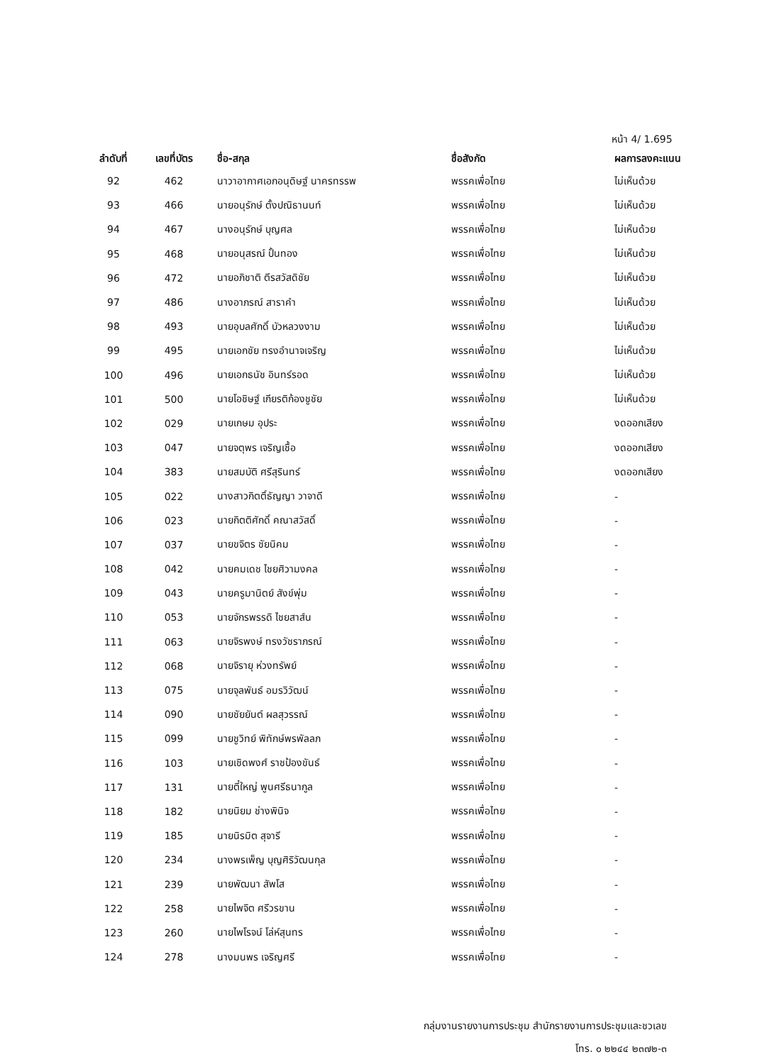หน้า 4/ 1.695
| ลำดับที่ | เลขที่บัตร | ชื่อ-สกุล | ชื่อสังกัด | ผลการลงคะแนน |
| --- | --- | --- | --- | --- |
| 92 | 462 | นาวาอากาศเอกอนุดิษฐ์ นาครทรรพ | พรรคเพื่อไทย | ไม่เห็นด้วย |
| 93 | 466 | นายอนุรักษ์ ตั้งปณิธานนท์ | พรรคเพื่อไทย | ไม่เห็นด้วย |
| 94 | 467 | นางอนุรักษ์ บุญศล | พรรคเพื่อไทย | ไม่เห็นด้วย |
| 95 | 468 | นายอนุสรณ์ ปั้นทอง | พรรคเพื่อไทย | ไม่เห็นด้วย |
| 96 | 472 | นายอภิชาติ ตีรสวัสดิชัย | พรรคเพื่อไทย | ไม่เห็นด้วย |
| 97 | 486 | นางอาภรณ์ สาราคำ | พรรคเพื่อไทย | ไม่เห็นด้วย |
| 98 | 493 | นายอุบลศักดิ์ บัวหลวงงาม | พรรคเพื่อไทย | ไม่เห็นด้วย |
| 99 | 495 | นายเอกชัย ทรงอำนาจเจริญ | พรรคเพื่อไทย | ไม่เห็นด้วย |
| 100 | 496 | นายเอกธนัช อินทร์รอด | พรรคเพื่อไทย | ไม่เห็นด้วย |
| 101 | 500 | นายโอชิษฐ์ เกียรติก้องชูชัย | พรรคเพื่อไทย | ไม่เห็นด้วย |
| 102 | 029 | นายเกษม อุประ | พรรคเพื่อไทย | งดออกเสียง |
| 103 | 047 | นายจตุพร เจริญเชื้อ | พรรคเพื่อไทย | งดออกเสียง |
| 104 | 383 | นายสมบัติ ศรีสุรินทร์ | พรรคเพื่อไทย | งดออกเสียง |
| 105 | 022 | นางสาวกิตติ์ธัญญา วาจาดี | พรรคเพื่อไทย | - |
| 106 | 023 | นายกิตติศักดิ์ คณาสวัสดิ์ | พรรคเพื่อไทย | - |
| 107 | 037 | นายขจิตร ชัยนิคม | พรรคเพื่อไทย | - |
| 108 | 042 | นายคมเดช ไชยศิวามงคล | พรรคเพื่อไทย | - |
| 109 | 043 | นายครูมานิตย์ สังข์พุ่ม | พรรคเพื่อไทย | - |
| 110 | 053 | นายจักรพรรดิ ไชยสาส์น | พรรคเพื่อไทย | - |
| 111 | 063 | นายจิรพงษ์ ทรงวัชราภรณ์ | พรรคเพื่อไทย | - |
| 112 | 068 | นายจิรายุ ห่วงทรัพย์ | พรรคเพื่อไทย | - |
| 113 | 075 | นายจุลพันธ์ อมรวิวัฒน์ | พรรคเพื่อไทย | - |
| 114 | 090 | นายชัยยันต์ ผลสุวรรณ์ | พรรคเพื่อไทย | - |
| 115 | 099 | นายชูวิทย์ พิทักษ์พรพัลลภ | พรรคเพื่อไทย | - |
| 116 | 103 | นายเชิดพงศ์ ราชป้องขันธ์ | พรรคเพื่อไทย | - |
| 117 | 131 | นายตี๋ใหญ่ พูนศรีธนากูล | พรรคเพื่อไทย | - |
| 118 | 182 | นายนิยม ช่างพินิจ | พรรคเพื่อไทย | - |
| 119 | 185 | นายนิรมิต สุจารี | พรรคเพื่อไทย | - |
| 120 | 234 | นางพรเพ็ญ บุญศิริวัฒนกุล | พรรคเพื่อไทย | - |
| 121 | 239 | นายพัฒนา สัพโส | พรรคเพื่อไทย | - |
| 122 | 258 | นายไพจิต ศรีวรขาน | พรรคเพื่อไทย | - |
| 123 | 260 | นายไพโรจน์ โล่ห์สุนทร | พรรคเพื่อไทย | - |
| 124 | 278 | นางมนพร เจริญศรี | พรรคเพื่อไทย | - |
กลุ่มงานรายงานการประชุม สำนักรายงานการประชุมและชวเลข
โทร. ๐ ๒๒๔๔ ๒๓๗๒-๓